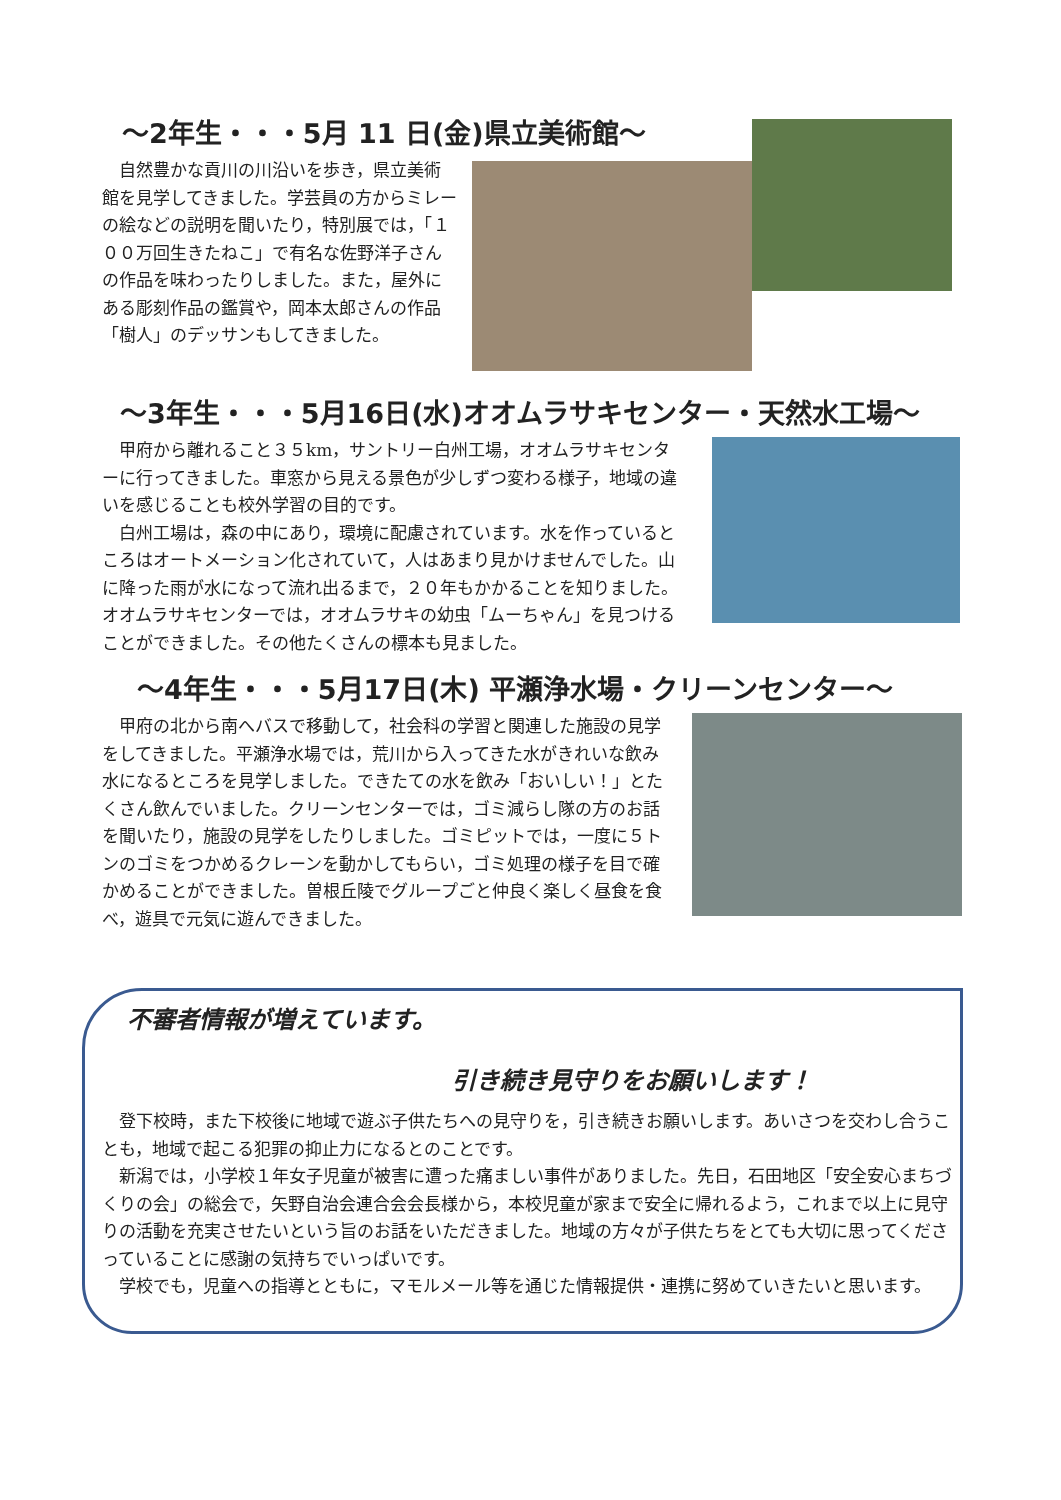～2年生・・・5月 11 日(金)県立美術館～
　自然豊かな貢川の川沿いを歩き，県立美術館を見学してきました。学芸員の方からミレーの絵などの説明を聞いたり，特別展では，「１００万回生きたねこ」で有名な佐野洋子さんの作品を味わったりしました。また，屋外にある彫刻作品の鑑賞や，岡本太郎さんの作品「樹人」のデッサンもしてきました。
～3年生・・・5月16日(水)オオムラサキセンター・天然水工場～
　甲府から離れること３５km，サントリー白州工場，オオムラサキセンターに行ってきました。車窓から見える景色が少しずつ変わる様子，地域の違いを感じることも校外学習の目的です。
　白州工場は，森の中にあり，環境に配慮されています。水を作っているところはオートメーション化されていて，人はあまり見かけませんでした。山に降った雨が水になって流れ出るまで，２０年もかかることを知りました。オオムラサキセンターでは，オオムラサキの幼虫「ムーちゃん」を見つけることができました。その他たくさんの標本も見ました。
～4年生・・・5月17日(木) 平瀬浄水場・クリーンセンター～
　甲府の北から南へバスで移動して，社会科の学習と関連した施設の見学をしてきました。平瀬浄水場では，荒川から入ってきた水がきれいな飲み水になるところを見学しました。できたての水を飲み「おいしい！」とたくさん飲んでいました。クリーンセンターでは，ゴミ減らし隊の方のお話を聞いたり，施設の見学をしたりしました。ゴミピットでは，一度に５トンのゴミをつかめるクレーンを動かしてもらい，ゴミ処理の様子を目で確かめることができました。曽根丘陵でグループごと仲良く楽しく昼食を食べ，遊具で元気に遊んできました。
不審者情報が増えています。
引き続き見守りをお願いします！
　登下校時，また下校後に地域で遊ぶ子供たちへの見守りを，引き続きお願いします。あいさつを交わし合うことも，地域で起こる犯罪の抑止力になるとのことです。
　新潟では，小学校１年女子児童が被害に遭った痛ましい事件がありました。先日，石田地区「安全安心まちづくりの会」の総会で，矢野自治会連合会会長様から，本校児童が家まで安全に帰れるよう，これまで以上に見守りの活動を充実させたいという旨のお話をいただきました。地域の方々が子供たちをとても大切に思ってくださっていることに感謝の気持ちでいっぱいです。
　学校でも，児童への指導とともに，マモルメール等を通じた情報提供・連携に努めていきたいと思います。